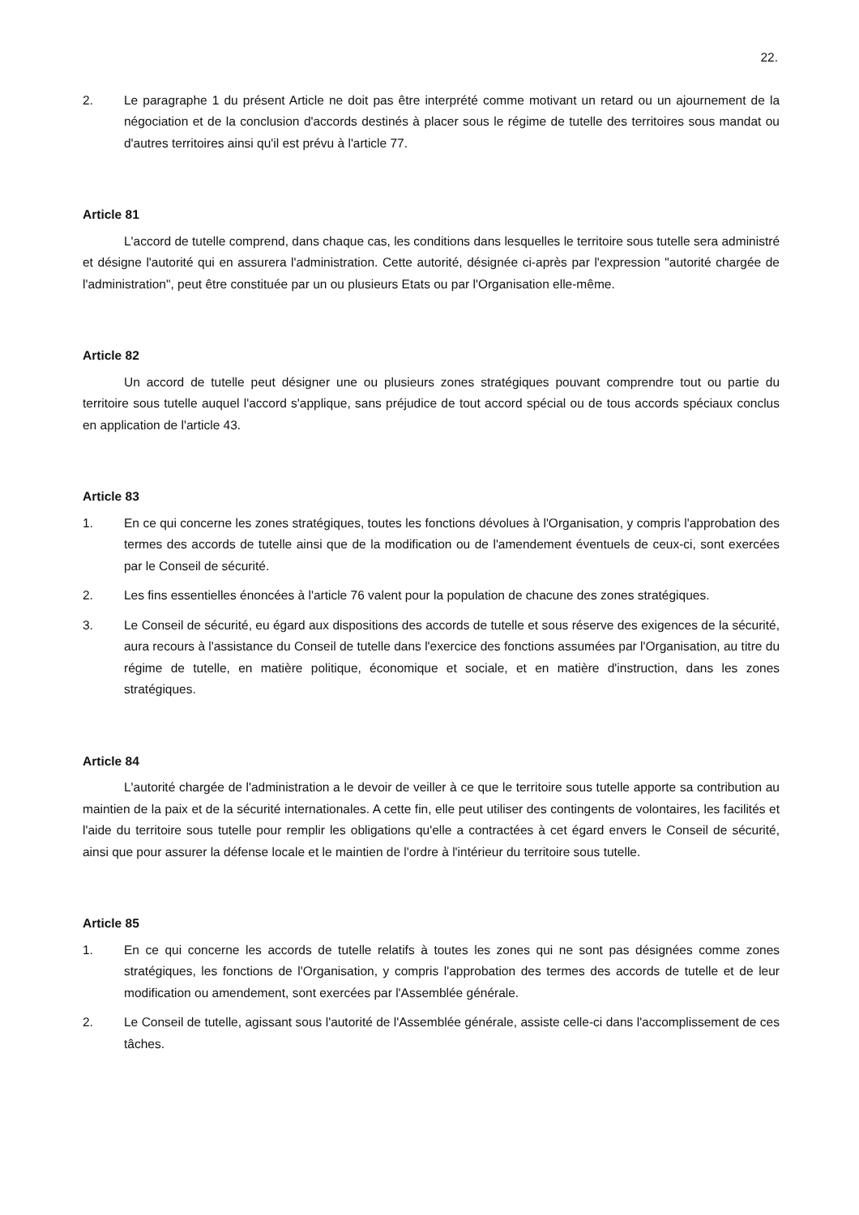22.
2. Le paragraphe 1 du présent Article ne doit pas être interprété comme motivant un retard ou un ajournement de la négociation et de la conclusion d'accords destinés à placer sous le régime de tutelle des territoires sous mandat ou d'autres territoires ainsi qu'il est prévu à l'article 77.
Article 81
L'accord de tutelle comprend, dans chaque cas, les conditions dans lesquelles le territoire sous tutelle sera administré et désigne l'autorité qui en assurera l'administration. Cette autorité, désignée ci-après par l'expression "autorité chargée de l'administration", peut être constituée par un ou plusieurs Etats ou par l'Organisation elle-même.
Article 82
Un accord de tutelle peut désigner une ou plusieurs zones stratégiques pouvant comprendre tout ou partie du territoire sous tutelle auquel l'accord s'applique, sans préjudice de tout accord spécial ou de tous accords spéciaux conclus en application de l'article 43.
Article 83
1. En ce qui concerne les zones stratégiques, toutes les fonctions dévolues à l'Organisation, y compris l'approbation des termes des accords de tutelle ainsi que de la modification ou de l'amendement éventuels de ceux-ci, sont exercées par le Conseil de sécurité.
2. Les fins essentielles énoncées à l'article 76 valent pour la population de chacune des zones stratégiques.
3. Le Conseil de sécurité, eu égard aux dispositions des accords de tutelle et sous réserve des exigences de la sécurité, aura recours à l'assistance du Conseil de tutelle dans l'exercice des fonctions assumées par l'Organisation, au titre du régime de tutelle, en matière politique, économique et sociale, et en matière d'instruction, dans les zones stratégiques.
Article 84
L'autorité chargée de l'administration a le devoir de veiller à ce que le territoire sous tutelle apporte sa contribution au maintien de la paix et de la sécurité internationales. A cette fin, elle peut utiliser des contingents de volontaires, les facilités et l'aide du territoire sous tutelle pour remplir les obligations qu'elle a contractées à cet égard envers le Conseil de sécurité, ainsi que pour assurer la défense locale et le maintien de l'ordre à l'intérieur du territoire sous tutelle.
Article 85
1. En ce qui concerne les accords de tutelle relatifs à toutes les zones qui ne sont pas désignées comme zones stratégiques, les fonctions de l'Organisation, y compris l'approbation des termes des accords de tutelle et de leur modification ou amendement, sont exercées par l'Assemblée générale.
2. Le Conseil de tutelle, agissant sous l'autorité de l'Assemblée générale, assiste celle-ci dans l'accomplissement de ces tâches.